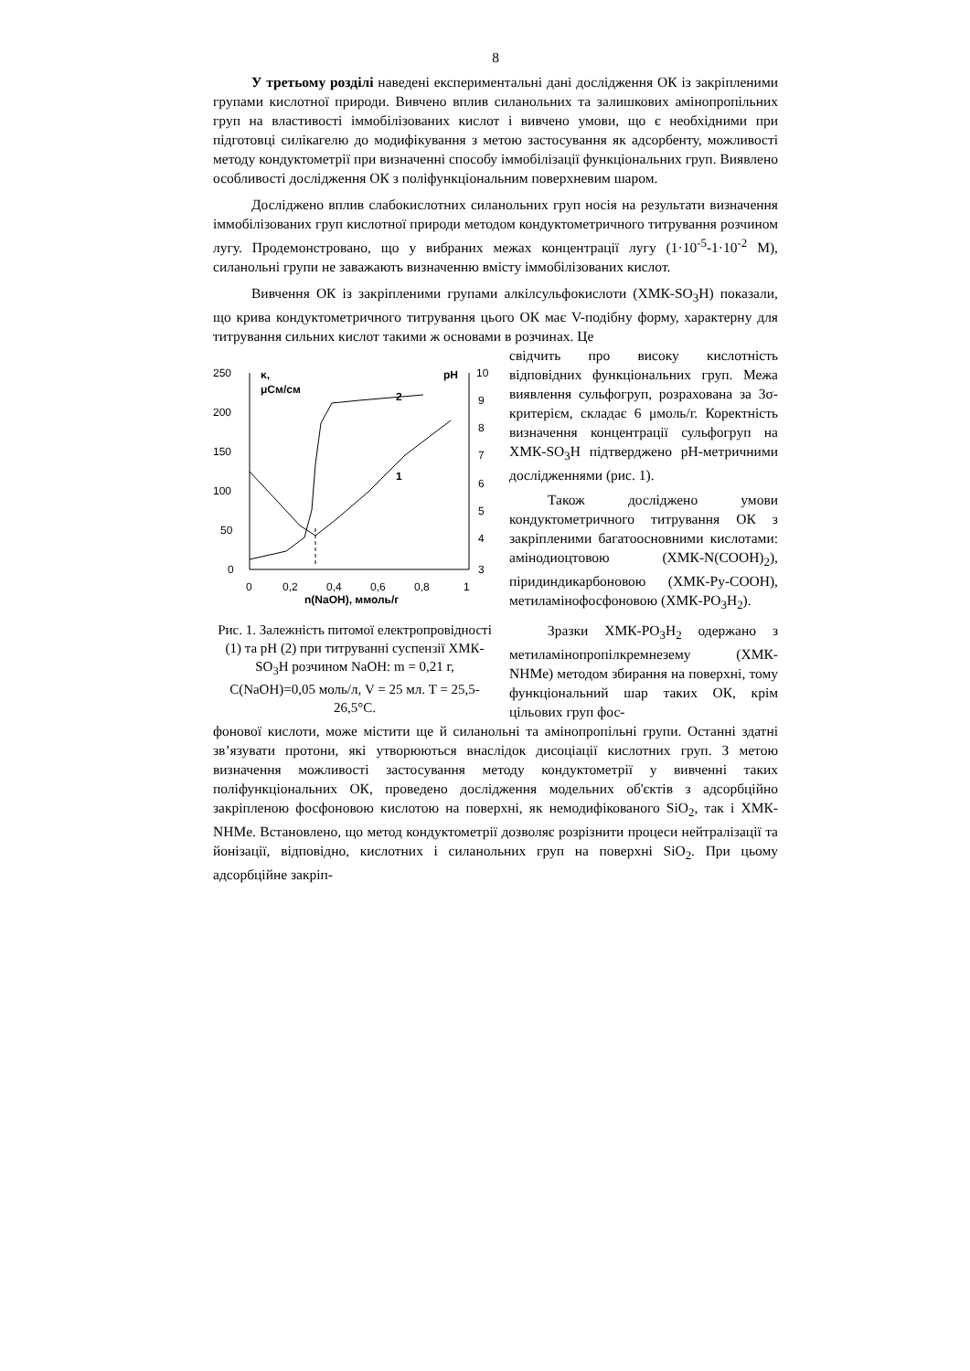8
У третьому розділі наведені експериментальні дані дослідження ОК із закріпленими групами кислотної природи. Вивчено вплив силанольних та залишкових амінопропільних груп на властивості іммобілізованих кислот і вивчено умови, що є необхідними при підготовці силікагелю до модифікування з метою застосування як адсорбенту, можливості методу кондуктометрії при визначенні способу іммобілізації функціональних груп. Виявлено особливості дослідження ОК з поліфункціональним поверхневим шаром.
Досліджено вплив слабокислотних силанольних груп носія на результати визначення іммобілізованих груп кислотної природи методом кондуктометричного титрування розчином лугу. Продемонстровано, що у вибраних межах концентрації лугу (1·10<sup>-5</sup>-1·10<sup>-2</sup> М), силанольні групи не заважають визначенню вмісту іммобілізованих кислот.
Вивчення ОК із закріпленими групами алкілсульфокислоти (ХМК-SO<sub>3</sub>H) показали, що крива кондуктометричного титрування цього ОК має V-подібну форму, характерну для титрування сильних кислот такими ж основами в розчинах. Це
250
200
150
100
50
0
κ,
μСм/см
pH
10
9
8
7
6
5
4
3
0
0,2
0,4
0,6
0,8
1
n(NaOH), ммоль/г
2
1
Рис. 1. Залежність питомої електропровідності (1) та pH (2) при титруванні суспензії ХМК-SO<sub>3</sub>H розчином NaOH: m = 0,21 г, C(NaOH)=0,05 моль/л, V = 25 мл. T = 25,5-26,5°С.
свідчить про високу кислотність відповідних функціональних груп. Межа виявлення сульфогруп, розрахована за 3σ-критерієм, складає 6 μмоль/г. Коректність визначення концентрації сульфогруп на ХМК-SO<sub>3</sub>H підтверджено pH-метричними дослідженнями (рис. 1).
Також досліджено умови кондуктометричного титрування ОК з закріпленими багатоосновними кислотами: амінодиоцтовою (ХМК-N(COOH)<sub>2</sub>), піридиндикарбоновою (ХМК-Py-COOH), метиламінофосфоновою (ХМК-PO<sub>3</sub>H<sub>2</sub>).
Зразки ХМК-PO<sub>3</sub>H<sub>2</sub> одержано з метиламінопропілкремнезему (ХМК-NHMe) методом збирання на поверхні, тому функціональний шар таких ОК, крім цільових груп фос-
фонової кислоти, може містити ще й силанольні та амінопропільні групи. Останні здатні зв’язувати протони, які утворюються внаслідок дисоціації кислотних груп. З метою визначення можливості застосування методу кондуктометрії у вивченні таких поліфункціональних ОК, проведено дослідження модельних об'єктів з адсорбційно закріпленою фосфоновою кислотою на поверхні, як немодифікованого SiO<sub>2</sub>, так і ХМК-NHMe. Встановлено, що метод кондуктометрії дозволяє розрізнити процеси нейтралізації та йонізації, відповідно, кислотних і силанольних груп на поверхні SiO<sub>2</sub>. При цьому адсорбційне закріп-